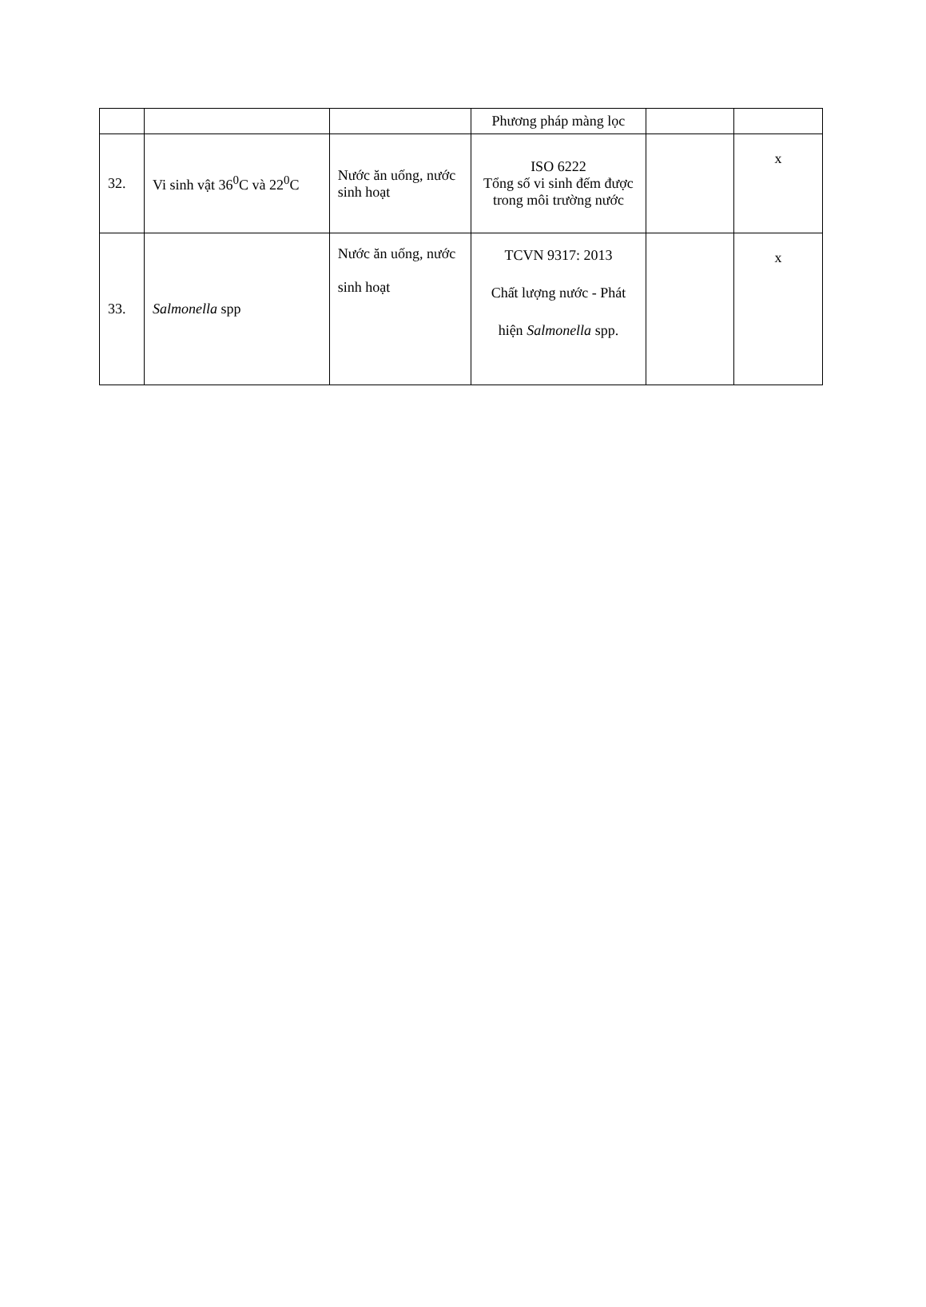| | | | Phương pháp màng lọc | | |
| 32. | Vi sinh vật 36<sup>0</sup>C và 22<sup>0</sup>C | Nước ăn uống, nước sinh hoạt | ISO 6222 Tổng số vi sinh đếm được trong môi trường nước | | x |
| 33. | Salmonella spp | Nước ăn uống, nước sinh hoạt | TCVN 9317: 2013 Chất lượng nước - Phát hiện Salmonella spp. | | x |